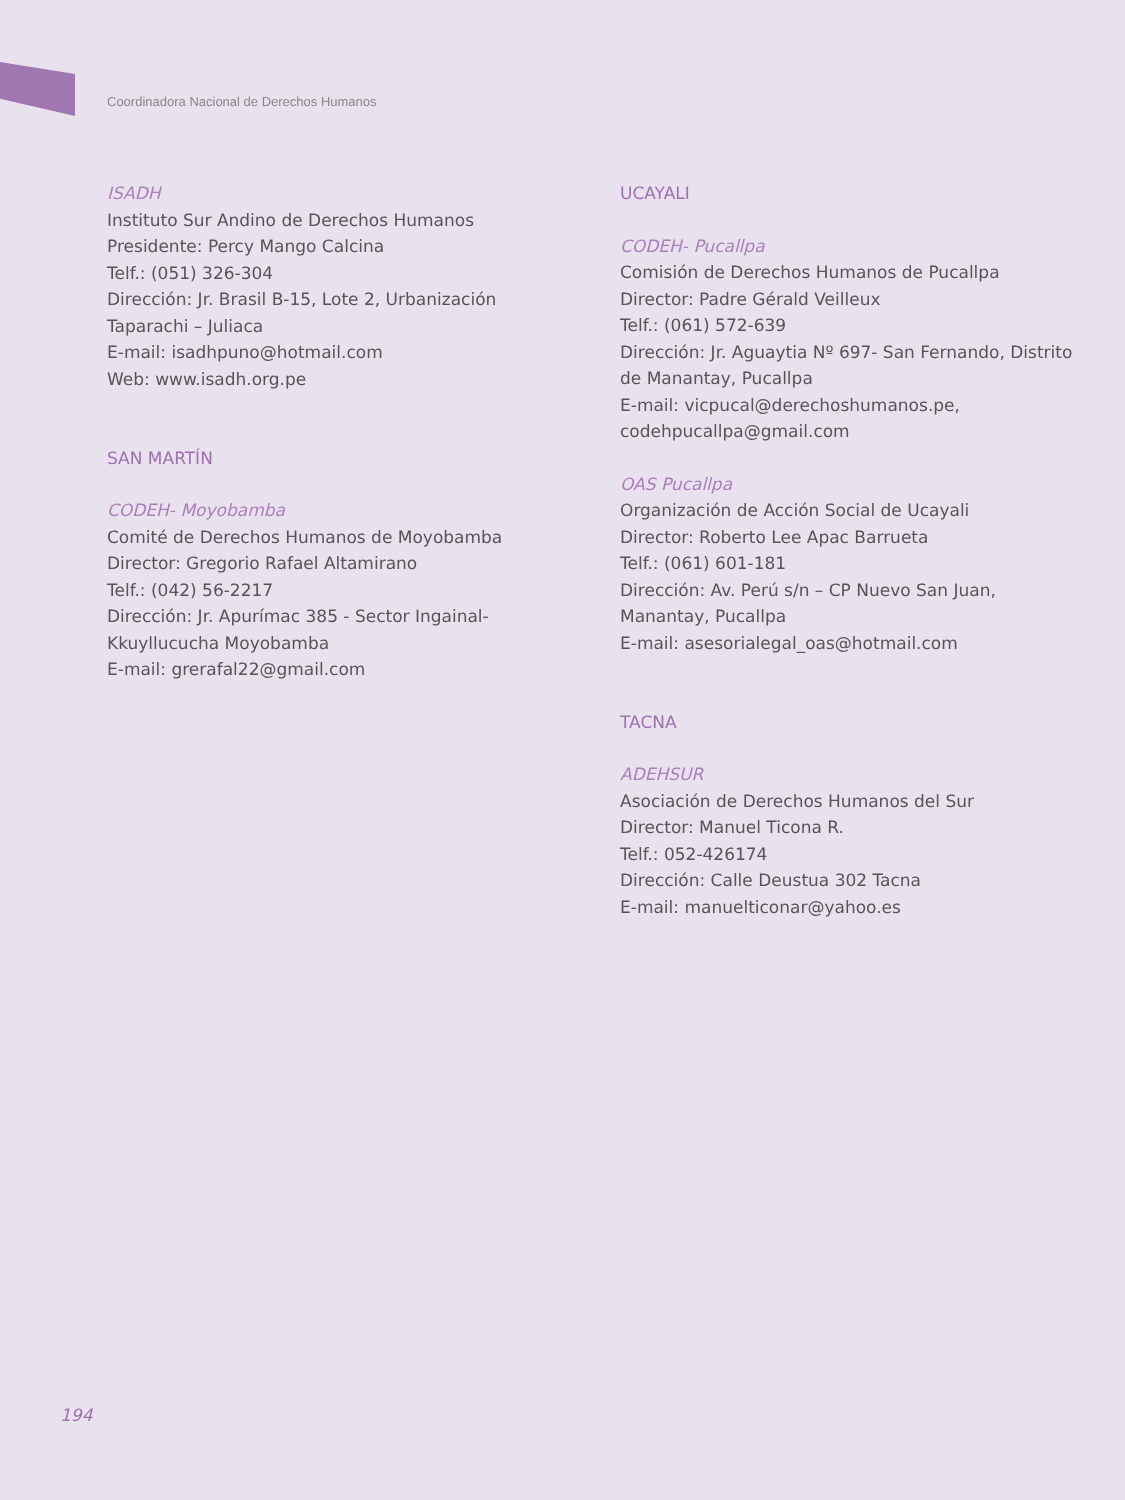Coordinadora Nacional de Derechos Humanos
ISADH
Instituto Sur Andino de Derechos Humanos
Presidente: Percy Mango Calcina
Telf.: (051) 326-304
Dirección: Jr. Brasil B-15, Lote 2, Urbanización Taparachi – Juliaca
E-mail: isadhpuno@hotmail.com
Web: www.isadh.org.pe
SAN MARTÍN
CODEH- Moyobamba
Comité de Derechos Humanos de Moyobamba
Director: Gregorio Rafael Altamirano
Telf.: (042) 56-2217
Dirección: Jr. Apurímac 385 - Sector Ingainal-Kkuyllucucha Moyobamba
E-mail: grerafal22@gmail.com
UCAYALI
CODEH- Pucallpa
Comisión de Derechos Humanos de Pucallpa
Director: Padre Gérald Veilleux
Telf.: (061) 572-639
Dirección: Jr. Aguaytia Nº 697- San Fernando, Distrito de Manantay, Pucallpa
E-mail: vicpucal@derechoshumanos.pe, codehpucallpa@gmail.com
OAS Pucallpa
Organización de Acción Social de Ucayali
Director: Roberto Lee Apac Barrueta
Telf.: (061) 601-181
Dirección: Av. Perú s/n – CP Nuevo San Juan, Manantay, Pucallpa
E-mail: asesorialegal_oas@hotmail.com
TACNA
ADEHSUR
Asociación de Derechos Humanos del Sur
Director: Manuel Ticona R.
Telf.: 052-426174
Dirección: Calle Deustua 302 Tacna
E-mail: manuelticonar@yahoo.es
194